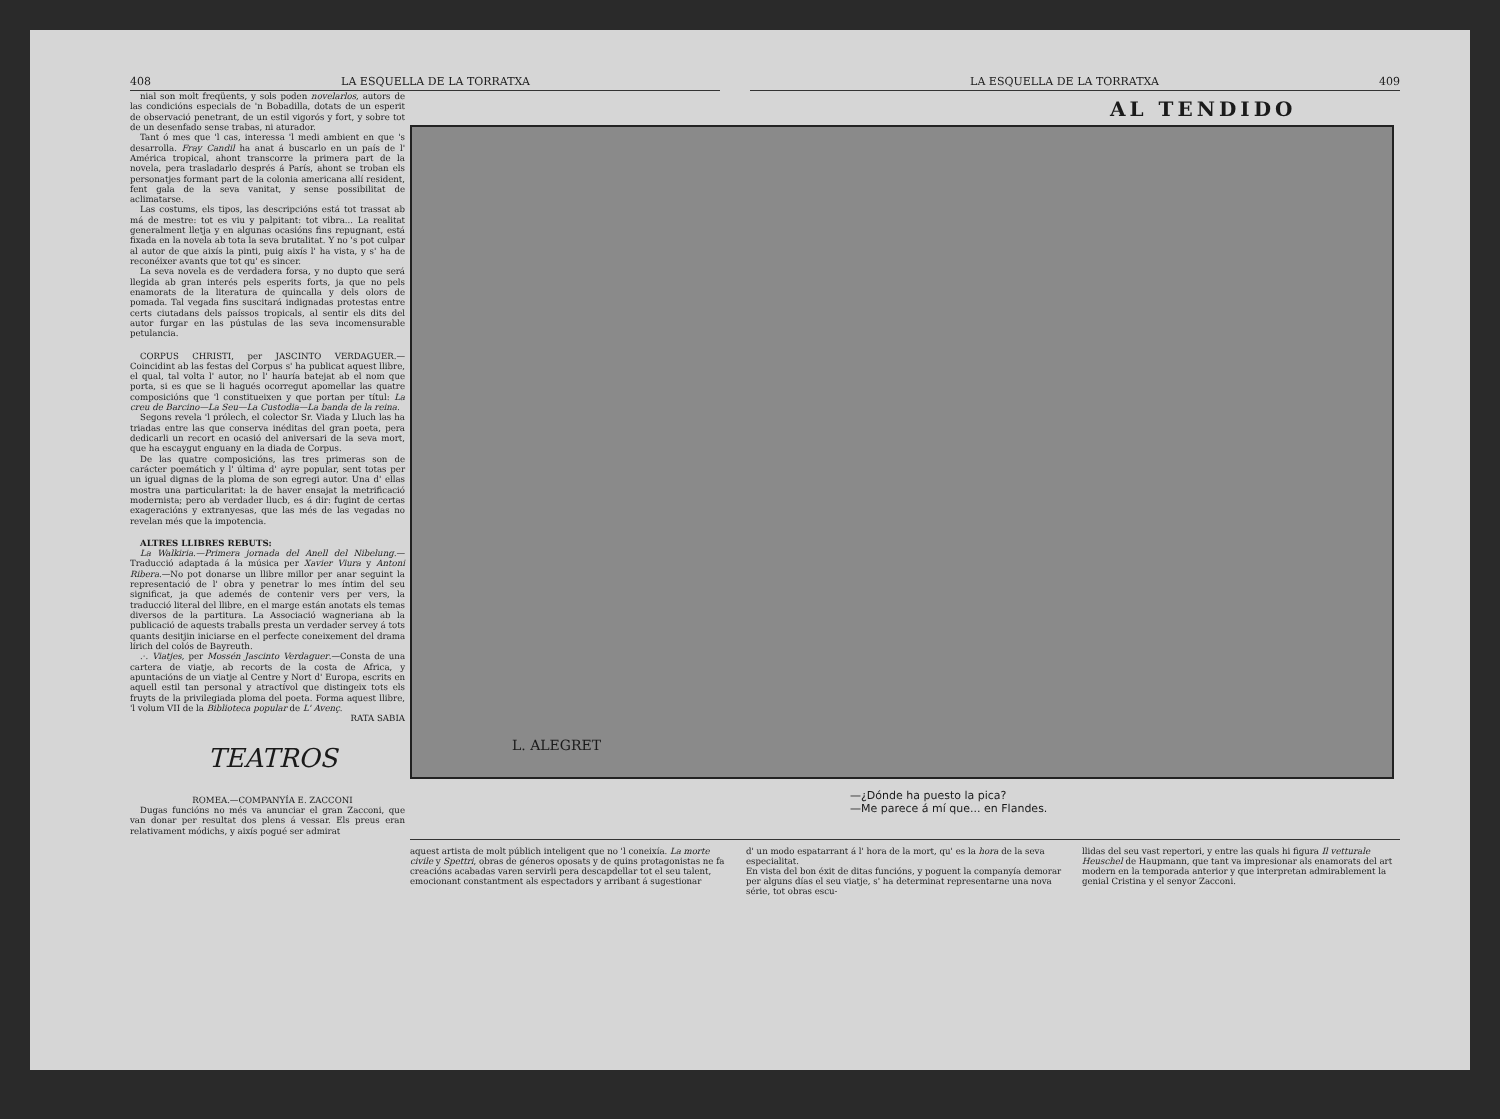408 LA ESQUELLA DE LA TORRATXA
nial son molt freqüents, y sols poden novelarlos, autors de las condicións especials de 'n Bobadilla, dotats de un esperit de observació penetrant, de un estil vigorós y fort, y sobre tot de un desenfado sense trabas, ni aturador.
Tant ó mes que 'l cas, interessa 'l medi ambient en que 's desarrolla. Fray Candil ha anat á buscarlo en un país de l' América tropical, ahont transcorre la primera part de la novela, pera trasladarlo després á París, ahont se troban els personatjes formant part de la colonia americana allí resident, fent gala de la seva vanitat, y sense possibilitat de aclimatarse.
Las costums, els tipos, las descripcións está tot trassat ab má de mestre: tot es viu y palpitant: tot vibra... La realitat generalment lletja y en algunas ocasións fins repugnant, está fixada en la novela ab tota la seva brutalitat. Y no 's pot culpar al autor de que aixís la pinti, puig aixís l' ha vista, y s' ha de reconéixer avants que tot qu' es sincer.
La seva novela es de verdadera forsa, y no dupto que será llegida ab gran interés pels esperits forts, ja que no pels enamorats de la literatura de quincalla y dels olors de pomada. Tal vegada fins suscitará indignadas protestas entre certs ciutadans dels paíssos tropicals, al sentir els dits del autor furgar en las pústulas de las seva incomensurable petulancia.
CORPUS CHRISTI, per JASCINTO VERDAGUER.—Coincidint ab las festas del Corpus s' ha publicat aquest llibre, el qual, tal volta l' autor, no l' hauría batejat ab el nom que porta, si es que se li hagués ocorregut apomellar las quatre composicións que 'l constitueixen y que portan per títul: La creu de Barcino—La Seu—La Custodia—La banda de la reina.
Segons revela 'l prólech, el colector Sr. Viada y Lluch las ha triadas entre las que conserva inéditas del gran poeta, pera dedicarli un recort en ocasió del aniversari de la seva mort, que ha escaygut enguany en la diada de Corpus.
De las quatre composicións, las tres primeras son de carácter poemátich y l' última d' ayre popular, sent totas per un igual dignas de la ploma de son egregi autor. Una d' ellas mostra una particularitat: la de haver ensajat la metrificació modernista; pero ab verdader llucb, es á dir: fugint de certas exageracións y extranyesas, que las més de las vegadas no revelan més que la impotencia.
ALTRES LLIBRES REBUTS:
La Walkiria.—Primera jornada del Anell del Nibelung.—Traducció adaptada á la música per Xavier Viura y Antoni Ribera.—No pot donarse un llibre millor per anar seguint la representació de l' obra y penetrar lo mes íntim del seu significat, ja que ademés de contenir vers per vers, la traducció literal del llibre, en el marge están anotats els temas diversos de la partitura. La Associació wagneriana ab la publicació de aquests traballs presta un verdader servey á tots quants desitjin iniciarse en el perfecte coneixement del drama lírich del colós de Bayreuth.
.·. Viatjes, per Mossén Jascinto Verdaguer.—Consta de una cartera de viatje, ab recorts de la costa de Africa, y apuntacións de un viatje al Centre y Nort d' Europa, escrits en aquell estil tan personal y atractívol que distingeix tots els fruyts de la privilegiada ploma del poeta. Forma aquest llibre, 'l volum VII de la Biblioteca popular de L' Avenç.
RATA SABIA
TEATROS
ROMEA.—COMPANYÍA E. ZACCONI
Dugas funcións no més va anunciar el gran Zacconi, que van donar per resultat dos plens á vessar. Els preus eran relativament módichs, y aixís pogué ser admirat
LA ESQUELLA DE LA TORRATXA 409
AL TENDIDO
L. ALEGRET
—¿Dónde ha puesto la pica?
—Me parece á mí que... en Flandes.
aquest artista de molt públich inteligent que no 'l coneixía. La morte civile y Spettri, obras de géneros oposats y de quins protagonistas ne fa creacións acabadas varen servirli pera descapdellar tot el seu talent, emocionant constantment als espectadors y arribant á sugestionar
d' un modo espatarrant á l' hora de la mort, qu' es la hora de la seva especialitat.
En vista del bon éxit de ditas funcións, y poguent la companyía demorar per alguns días el seu viatje, s' ha determinat representarne una nova série, tot obras escu-
llidas del seu vast repertori, y entre las quals hi figura Il vetturale Heuschel de Haupmann, que tant va impresionar als enamorats del art modern en la temporada anterior y que interpretan admirablement la genial Cristina y el senyor Zacconi.